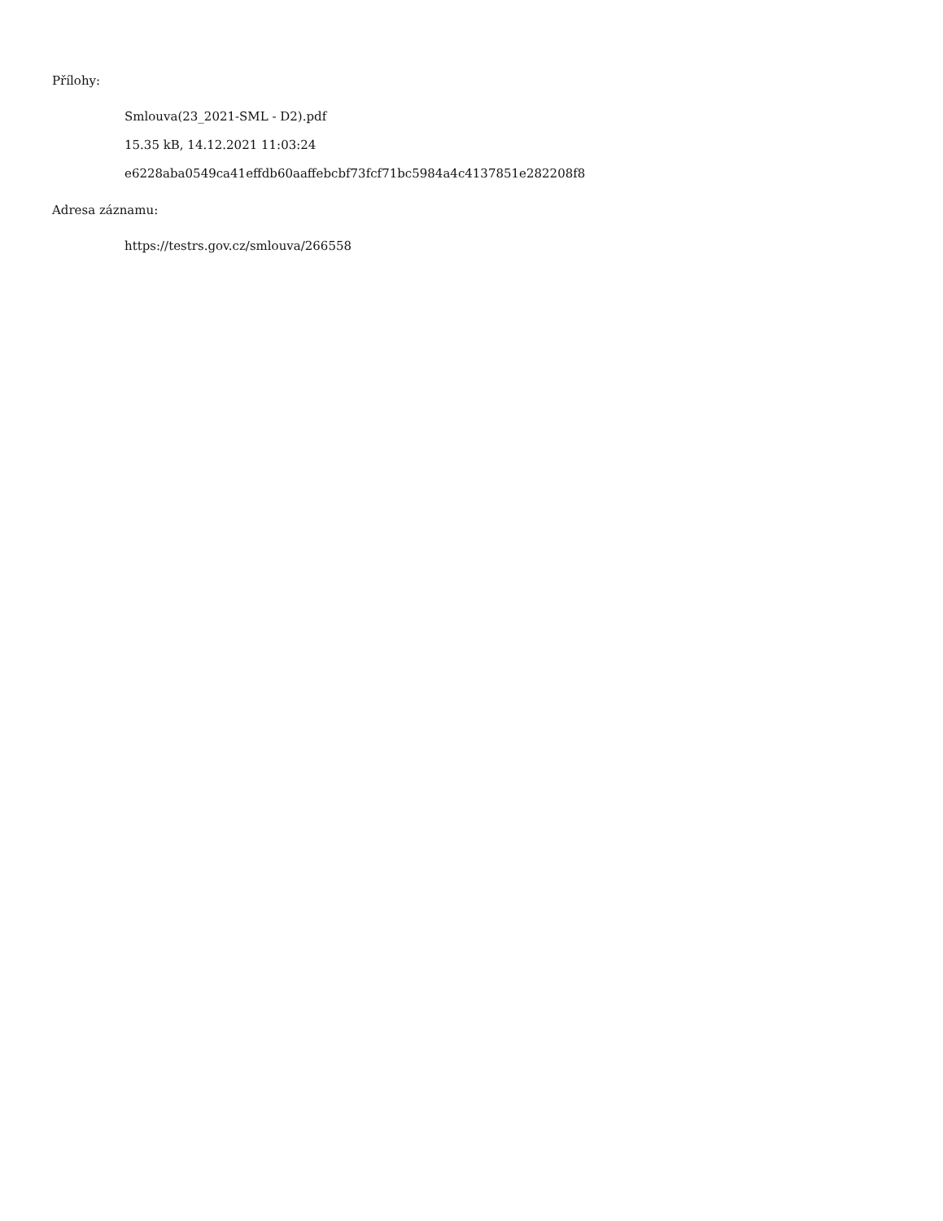Přílohy:
Smlouva(23_2021-SML - D2).pdf
15.35 kB, 14.12.2021 11:03:24
e6228aba0549ca41effdb60aaffebcbf73fcf71bc5984a4c4137851e282208f8
Adresa záznamu:
https://testrs.gov.cz/smlouva/266558